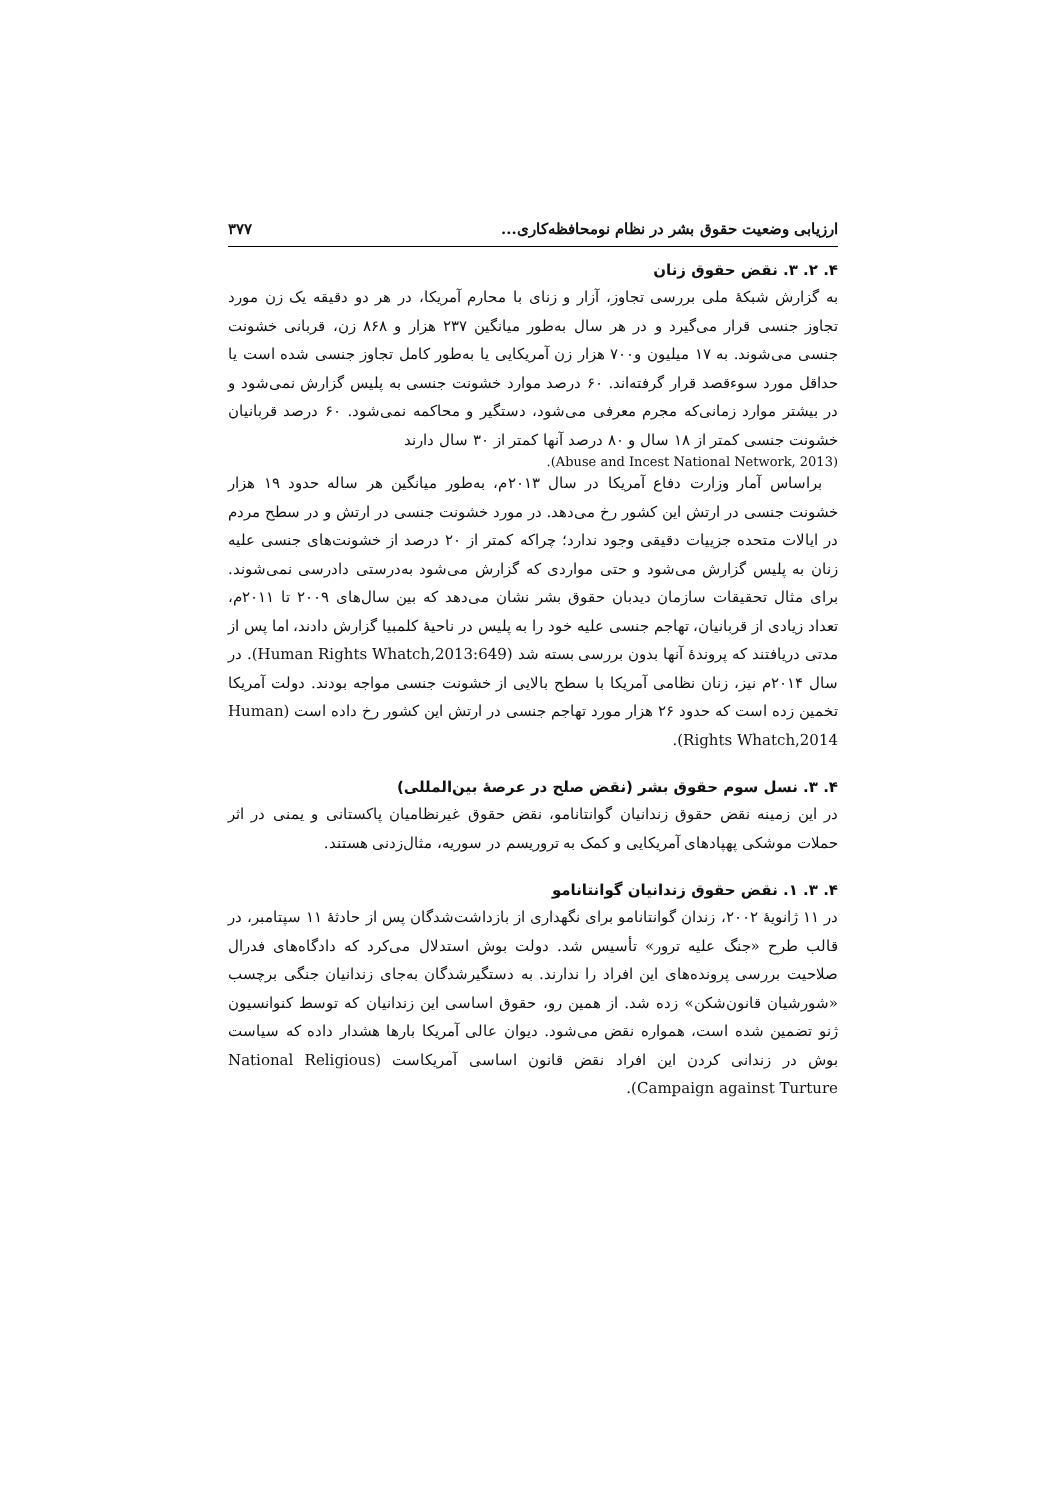ارزیابی وضعیت حقوق بشر در نظام نومحافظه‌کاری... ۳۷۷
۴. ۲. ۳. نقض حقوق زنان
به گزارش شبکهٔ ملی بررسی تجاوز، آزار و زنای با محارم آمریکا، در هر دو دقیقه یک زن مورد تجاوز جنسی قرار می‌گیرد و در هر سال به‌طور میانگین ۲۳۷ هزار و ۸۶۸ زن، قربانی خشونت جنسی می‌شوند. به ۱۷ میلیون و۷۰۰ هزار زن آمریکایی یا به‌طور کامل تجاوز جنسی شده است یا حداقل مورد سوءقصد قرار گرفته‌اند. ۶۰ درصد موارد خشونت جنسی به پلیس گزارش نمی‌شود و در بیشتر موارد زمانی‌که مجرم معرفی می‌شود، دستگیر و محاکمه نمی‌شود. ۶۰ درصد قربانیان خشونت جنسی کمتر از ۱۸ سال و ۸۰ درصد آنها کمتر از ۳۰ سال دارند
(Abuse and Incest National Network, 2013).
براساس آمار وزارت دفاع آمریکا در سال ۲۰۱۳م، به‌طور میانگین هر ساله حدود ۱۹ هزار خشونت جنسی در ارتش این کشور رخ می‌دهد. در مورد خشونت جنسی در ارتش و در سطح مردم در ایالات متحده جزییات دقیقی وجود ندارد؛ چراکه کمتر از ۲۰ درصد از خشونت‌های جنسی علیه زنان به پلیس گزارش می‌شود و حتی مواردی که گزارش می‌شود به‌درستی دادرسی نمی‌شوند. برای مثال تحقیقات سازمان دیدبان حقوق بشر نشان می‌دهد که بین سال‌های ۲۰۰۹ تا ۲۰۱۱م، تعداد زیادی از قربانیان، تهاجم جنسی علیه خود را به پلیس در ناحیهٔ کلمبیا گزارش دادند، اما پس از مدتی دریافتند که پروندهٔ آنها بدون بررسی بسته شد (Human Rights Whatch,2013:649). در سال ۲۰۱۴م نیز، زنان نظامی آمریکا با سطح بالایی از خشونت جنسی مواجه بودند. دولت آمریکا تخمین زده است که حدود ۲۶ هزار مورد تهاجم جنسی در ارتش این کشور رخ داده است (Human Rights Whatch,2014).
۴. ۳. نسل سوم حقوق بشر (نقض صلح در عرصهٔ بین‌المللی)
در این زمینه نقض حقوق زندانیان گوانتانامو، نقض حقوق غیرنظامیان پاکستانی و یمنی در اثر حملات موشکی پهپادهای آمریکایی و کمک به تروریسم در سوریه، مثال‌زدنی هستند.
۴. ۳. ۱. نقض حقوق زندانیان گوانتانامو
در ۱۱ ژانویهٔ ۲۰۰۲، زندان گوانتانامو برای نگهداری از بازداشت‌شدگان پس از حادثهٔ ۱۱ سپتامبر، در قالب طرح «جنگ علیه ترور» تأسیس شد. دولت بوش استدلال می‌کرد که دادگاه‌های فدرال صلاحیت بررسی پرونده‌های این افراد را ندارند. به دستگیرشدگان به‌جای زندانیان جنگی برچسب «شورشیان قانون‌شکن» زده شد. از همین رو، حقوق اساسی این زندانیان که توسط کنوانسیون ژنو تضمین شده است، همواره نقض می‌شود. دیوان عالی آمریکا بارها هشدار داده که سیاست بوش در زندانی کردن این افراد نقض قانون اساسی آمریکاست (National Religious Campaign against Turture).